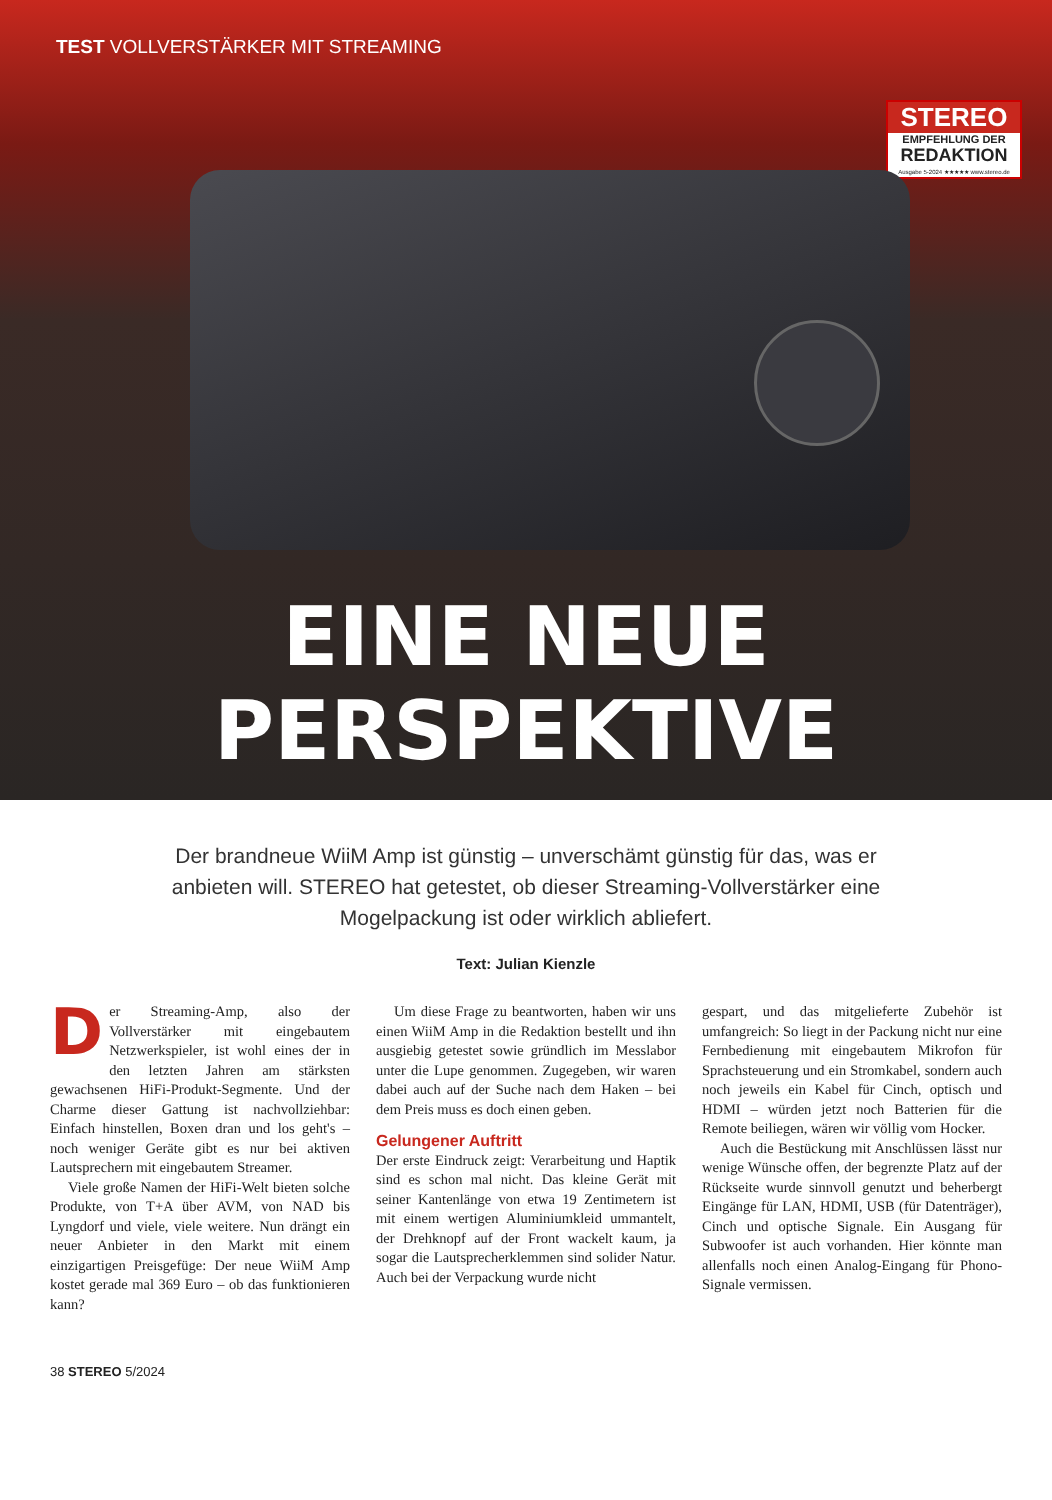TEST VOLLVERSTÄRKER MIT STREAMING
STEREO
EMPFEHLUNG DER
REDAKTION
Ausgabe 5-2024 ★★★★★ www.stereo.de
EINE NEUE
PERSPEKTIVE
Der brandneue WiiM Amp ist günstig – unverschämt günstig für das, was er anbieten will. STEREO hat getestet, ob dieser Streaming-Vollverstärker eine Mogelpackung ist oder wirklich abliefert.
Text: Julian Kienzle
Der Streaming-Amp, also der Vollverstärker mit eingebautem Netzwerkspieler, ist wohl eines der in den letzten Jahren am stärksten gewachsenen HiFi-Produkt-Segmente. Und der Charme dieser Gattung ist nachvollziehbar: Einfach hinstellen, Boxen dran und los geht's – noch weniger Geräte gibt es nur bei aktiven Lautsprechern mit eingebautem Streamer.
Viele große Namen der HiFi-Welt bieten solche Produkte, von T+A über AVM, von NAD bis Lyngdorf und viele, viele weitere. Nun drängt ein neuer Anbieter in den Markt mit einem einzigartigen Preisgefüge: Der neue WiiM Amp kostet gerade mal 369 Euro – ob das funktionieren kann?
Um diese Frage zu beantworten, haben wir uns einen WiiM Amp in die Redaktion bestellt und ihn ausgiebig getestet sowie gründlich im Messlabor unter die Lupe genommen. Zugegeben, wir waren dabei auch auf der Suche nach dem Haken – bei dem Preis muss es doch einen geben.
Gelungener Auftritt
Der erste Eindruck zeigt: Verarbeitung und Haptik sind es schon mal nicht. Das kleine Gerät mit seiner Kantenlänge von etwa 19 Zentimetern ist mit einem wertigen Aluminiumkleid ummantelt, der Drehknopf auf der Front wackelt kaum, ja sogar die Lautsprecherklemmen sind solider Natur. Auch bei der Verpackung wurde nicht
gespart, und das mitgelieferte Zubehör ist umfangreich: So liegt in der Packung nicht nur eine Fernbedienung mit eingebautem Mikrofon für Sprachsteuerung und ein Stromkabel, sondern auch noch jeweils ein Kabel für Cinch, optisch und HDMI – würden jetzt noch Batterien für die Remote beiliegen, wären wir völlig vom Hocker.
Auch die Bestückung mit Anschlüssen lässt nur wenige Wünsche offen, der begrenzte Platz auf der Rückseite wurde sinnvoll genutzt und beherbergt Eingänge für LAN, HDMI, USB (für Datenträger), Cinch und optische Signale. Ein Ausgang für Subwoofer ist auch vorhanden. Hier könnte man allenfalls noch einen Analog-Eingang für Phono-Signale vermissen.
38 STEREO 5/2024